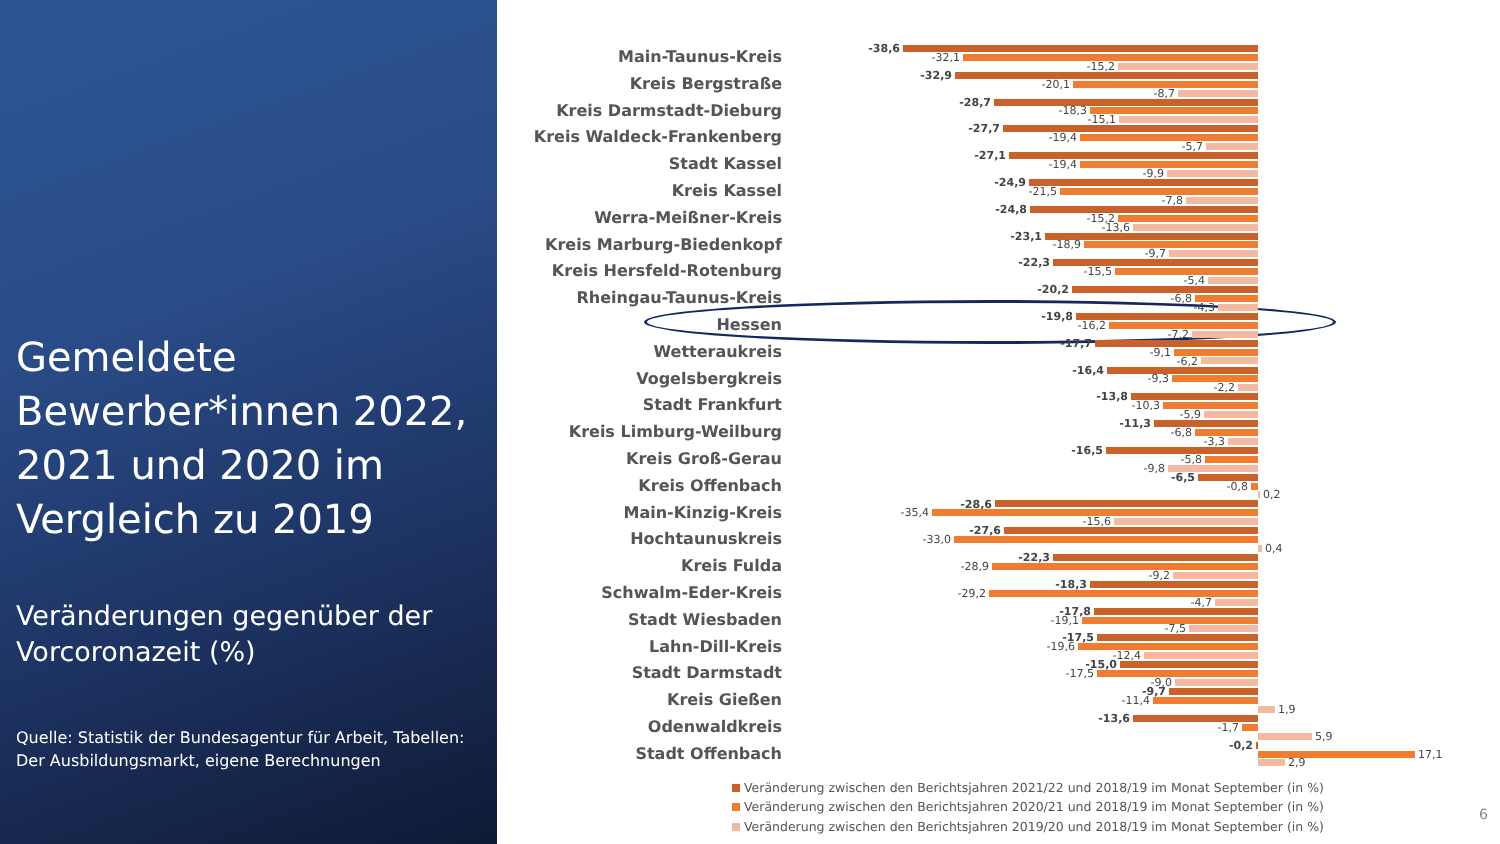Gemeldete Bewerber*innen 2022, 2021 und 2020 im Vergleich zu 2019
Veränderungen gegenüber der Vorcoronazeit (%)
Quelle: Statistik der Bundesagentur für Arbeit, Tabellen: Der Ausbildungsmarkt, eigene Berechnungen
Main-Taunus-Kreis
-38,6
-32,1
-15,2
Kreis Bergstraße
-32,9
-20,1
-8,7
Kreis Darmstadt-Dieburg
-28,7
-18,3
-15,1
Kreis Waldeck-Frankenberg
-27,7
-19,4
-5,7
Stadt Kassel
-27,1
-19,4
-9,9
Kreis Kassel
-24,9
-21,5
-7,8
Werra-Meißner-Kreis
-24,8
-15,2
-13,6
Kreis Marburg-Biedenkopf
-23,1
-18,9
-9,7
Kreis Hersfeld-Rotenburg
-22,3
-15,5
-5,4
Rheingau-Taunus-Kreis
-20,2
-6,8
-4,3
Hessen
-19,8
-16,2
-7,2
Wetteraukreis
-17,7
-9,1
-6,2
Vogelsbergkreis
-16,4
-9,3
-2,2
Stadt Frankfurt
-13,8
-10,3
-5,9
Kreis Limburg-Weilburg
-11,3
-6,8
-3,3
Kreis Groß-Gerau
-16,5
-5,8
-9,8
Kreis Offenbach
-6,5
-0,8
0,2
Main-Kinzig-Kreis
-28,6
-35,4
-15,6
Hochtaunuskreis
-27,6
-33,0
0,4
Kreis Fulda
-22,3
-28,9
-9,2
Schwalm-Eder-Kreis
-18,3
-29,2
-4,7
Stadt Wiesbaden
-17,8
-19,1
-7,5
Lahn-Dill-Kreis
-17,5
-19,6
-12,4
Stadt Darmstadt
-15,0
-17,5
-9,0
Kreis Gießen
-9,7
-11,4
1,9
Odenwaldkreis
-13,6
-1,7
5,9
Stadt Offenbach
-0,2
17,1
2,9
Veränderung zwischen den Berichtsjahren 2021/22 und 2018/19 im Monat September (in %)
Veränderung zwischen den Berichtsjahren 2020/21 und 2018/19 im Monat September (in %)
Veränderung zwischen den Berichtsjahren 2019/20 und 2018/19 im Monat September (in %)
6